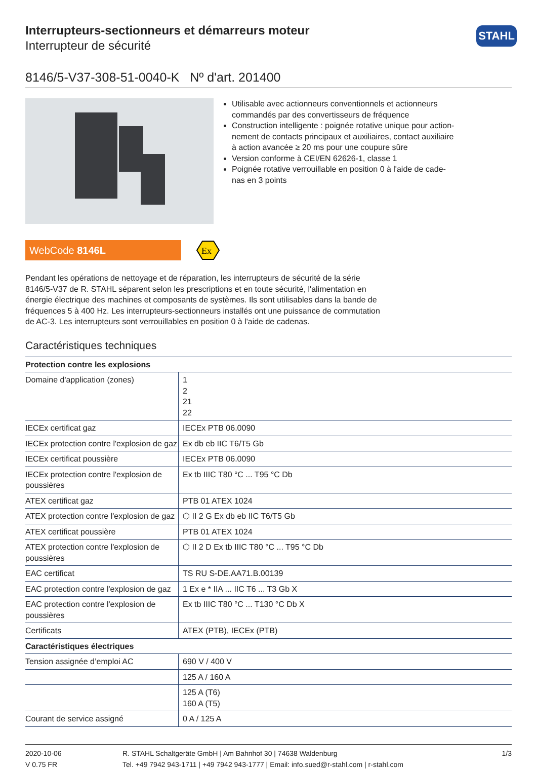Interrupteurs-sectionneurs et démarreurs moteur
Interrupteur de sécurité
STAHL
8146/5-V37-308-51-0040-K Nº d'art. 201400
Utilisable avec actionneurs conventionnels et actionneurs commandés par des convertisseurs de fréquence
Construction intelligente : poignée rotative unique pour action­nement de contacts principaux et auxiliaires, contact auxiliaire à action avancée ≥ 20 ms pour une coupure sûre
Version conforme à CEI/EN 62626-1, classe 1
Poignée rotative verrouillable en position 0 à l'aide de cade­nas en 3 points
WebCode 8146L
Ex
Pendant les opérations de nettoyage et de réparation, les interrupteurs de sécurité de la série 8146/5-V37 de R. STAHL séparent selon les prescriptions et en toute sécurité, l'alimentation en énergie électrique des machines et composants de systèmes. Ils sont utilisables dans la bande de fréquences 5 à 400 Hz. Les interrupteurs-sectionneurs installés ont une puissance de commutation de AC-3. Les interrupteurs sont verrouillables en position 0 à l'aide de cadenas.
Caractéristiques techniques
| Protection contre les explosions | |
| --- | --- |
| Domaine d'application (zones) | 1 2 21 22 |
| IECEx certificat gaz | IECEx PTB 06.0090 |
| IECEx protection contre l'explosion de gaz | Ex db eb IIC T6/T5 Gb |
| IECEx certificat poussière | IECEx PTB 06.0090 |
| IECEx protection contre l'explosion de poussières | Ex tb IIIC T80 °C ... T95 °C Db |
| ATEX certificat gaz | PTB 01 ATEX 1024 |
| ATEX protection contre l'explosion de gaz | ⬡ II 2 G Ex db eb IIC T6/T5 Gb |
| ATEX certificat poussière | PTB 01 ATEX 1024 |
| ATEX protection contre l'explosion de poussières | ⬡ II 2 D Ex tb IIIC T80 °C ... T95 °C Db |
| EAC certificat | TS RU S-DE.AA71.B.00139 |
| EAC protection contre l'explosion de gaz | 1 Ex e * IIA ... IIC T6 ... T3 Gb X |
| EAC protection contre l'explosion de poussières | Ex tb IIIC T80 °C ... T130 °C Db X |
| Certificats | ATEX (PTB), IECEx (PTB) |
| Caractéristiques électriques | |
| Tension assignée d’emploi AC | 690 V / 400 V |
| | 125 A / 160 A |
| | 125 A (T6) 160 A (T5) |
| Courant de service assigné | 0 A / 125 A |
2020-10-06
V 0.75 FR
R. STAHL Schaltgeräte GmbH | Am Bahnhof 30 | 74638 Waldenburg
Tel. +49 7942 943-1711 | +49 7942 943-1777 | Email: info.sued@r-stahl.com | r-stahl.com
1/3